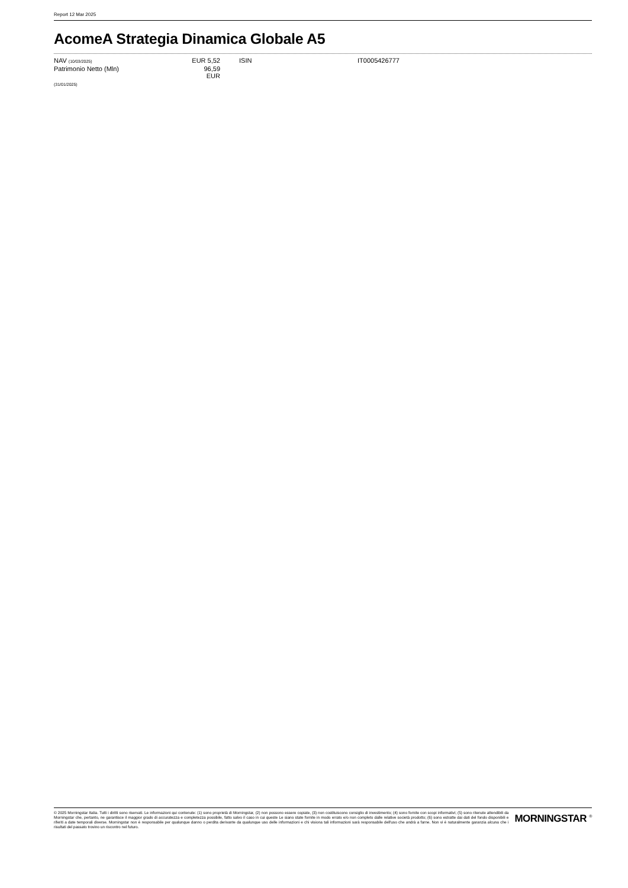Report 12 Mar 2025
AcomeA Strategia Dinamica Globale A5
| NAV (10/03/2025) | EUR 5,52 | ISIN | IT0005426777 |
| Patrimonio Netto (Mln) | 96,59 EUR | | |
| (31/01/2025) | | | |
© 2025 Morningstar Italia. Tutti i diritti sono riservati. Le informazioni qui contenute: (1) sono proprietà di Morningstar, (2) non possono essere copiate, (3) non costituiscono consiglio di investimento; (4) sono fornite con scopi informativi; (5) sono ritenute attendibili da Morningstar che, pertanto, ne garantisce il maggior grado di accuratezza e completezza possibile, fatto salvo il caso in cui queste Le siano state fornite in modo errato e/o non completo dalle relative società prodotto; (6) sono estratte dai dati del fondo disponibili e riferiti a date temporali diverse. Morningstar non è responsabile per qualunque danno o perdita derivante da qualunque uso delle informazioni e chi visiona tali informazioni sarà responsabile dell'uso che andrà a farne. Non vi è naturalmente garanzia alcuna che i risultati del passato trovino un riscontro nel futuro.
MORNINGSTAR <sup>®</sup>